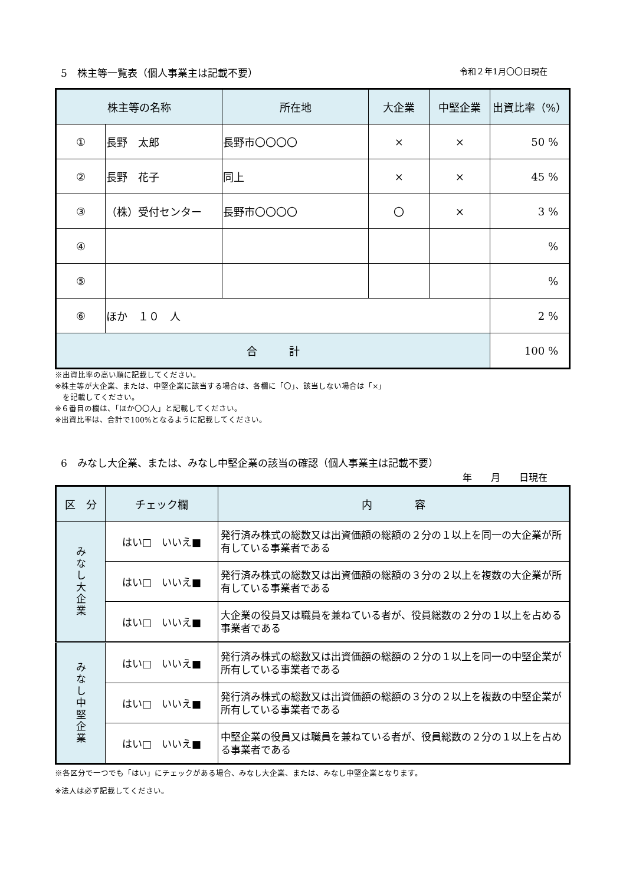5　株主等一覧表（個人事業主は記載不要） 令和２年1月〇〇日現在
| 株主等の名称 | | 所在地 | 大企業 | 中堅企業 | 出資比率（%） |
| --- | --- | --- | --- | --- | --- |
| ① | 長野 太郎 | 長野市〇〇〇〇 | × | × | 50 % |
| ② | 長野 花子 | 同上 | × | × | 45 % |
| ③ | （株）受付センター | 長野市〇〇〇〇 | 〇 | × | 3 % |
| ④ | | | | | % |
| ⑤ | | | | | % |
| ⑥ | ほか １０ 人 | | | | 2 % |
| 合 計 | | | | | 100 % |
※出資比率の高い順に記載してください。
※株主等が大企業、または、中堅企業に該当する場合は、各欄に「〇」、該当しない場合は「×」
　を記載してください。
※６番目の欄は、「ほか〇〇人」と記載してください。
※出資比率は、合計で100%となるように記載してください。
6　みなし大企業、または、みなし中堅企業の該当の確認（個人事業主は記載不要）
年　　月　　日現在
| 区 分 | チェック欄 | 内 容 |
| --- | --- | --- |
| みなし大企業 | はい□ いいえ■ | 発行済み株式の総数又は出資価額の総額の２分の１以上を同一の大企業が所有している事業者である |
| | はい□ いいえ■ | 発行済み株式の総数又は出資価額の総額の３分の２以上を複数の大企業が所有している事業者である |
| | はい□ いいえ■ | 大企業の役員又は職員を兼ねている者が、役員総数の２分の１以上を占める事業者である |
| みなし中堅企業 | はい□ いいえ■ | 発行済み株式の総数又は出資価額の総額の２分の１以上を同一の中堅企業が所有している事業者である |
| | はい□ いいえ■ | 発行済み株式の総数又は出資価額の総額の３分の２以上を複数の中堅企業が所有している事業者である |
| | はい□ いいえ■ | 中堅企業の役員又は職員を兼ねている者が、役員総数の２分の１以上を占める事業者である |
※各区分で一つでも「はい」にチェックがある場合、みなし大企業、または、みなし中堅企業となります。
※法人は必ず記載してください。